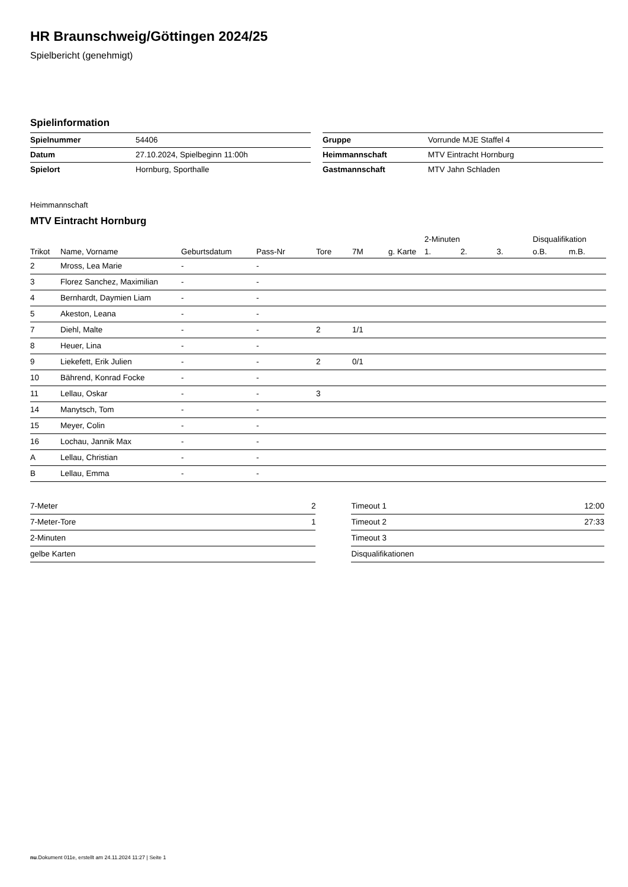HR Braunschweig/Göttingen 2024/25
Spielbericht (genehmigt)
Spielinformation
| Spielnummer | 54406 |
| Datum | 27.10.2024, Spielbeginn 11:00h |
| Spielort | Hornburg, Sporthalle |
| Gruppe | Vorrunde MJE Staffel 4 |
| Heimmannschaft | MTV Eintracht Hornburg |
| Gastmannschaft | MTV Jahn Schladen |
Heimmannschaft
MTV Eintracht Hornburg
| | | | | | | | 2-Minuten | | | Disqualifikation | |
| --- | --- | --- | --- | --- | --- | --- | --- | --- | --- | --- | --- |
| Trikot | Name, Vorname | Geburtsdatum | Pass-Nr | Tore | 7M | g. Karte | 1. | 2. | 3. | o.B. | m.B. |
| 2 | Mross, Lea Marie | - | - | | | | | | | | |
| 3 | Florez Sanchez, Maximilian | - | - | | | | | | | | |
| 4 | Bernhardt, Daymien Liam | - | - | | | | | | | | |
| 5 | Akeston, Leana | - | - | | | | | | | | |
| 7 | Diehl, Malte | - | - | 2 | 1/1 | | | | | | |
| 8 | Heuer, Lina | - | - | | | | | | | | |
| 9 | Liekefett, Erik Julien | - | - | 2 | 0/1 | | | | | | |
| 10 | Bährend, Konrad Focke | - | - | | | | | | | | |
| 11 | Lellau, Oskar | - | - | 3 | | | | | | | |
| 14 | Manytsch, Tom | - | - | | | | | | | | |
| 15 | Meyer, Colin | - | - | | | | | | | | |
| 16 | Lochau, Jannik Max | - | - | | | | | | | | |
| A | Lellau, Christian | - | - | | | | | | | | |
| B | Lellau, Emma | - | - | | | | | | | | |
| 7-Meter | 2 |
| 7-Meter-Tore | 1 |
| 2-Minuten | |
| gelbe Karten | |
| Timeout 1 | 12:00 |
| Timeout 2 | 27:33 |
| Timeout 3 | |
| Disqualifikationen | |
nu.Dokument 011e, erstellt am 24.11.2024 11:27 | Seite 1